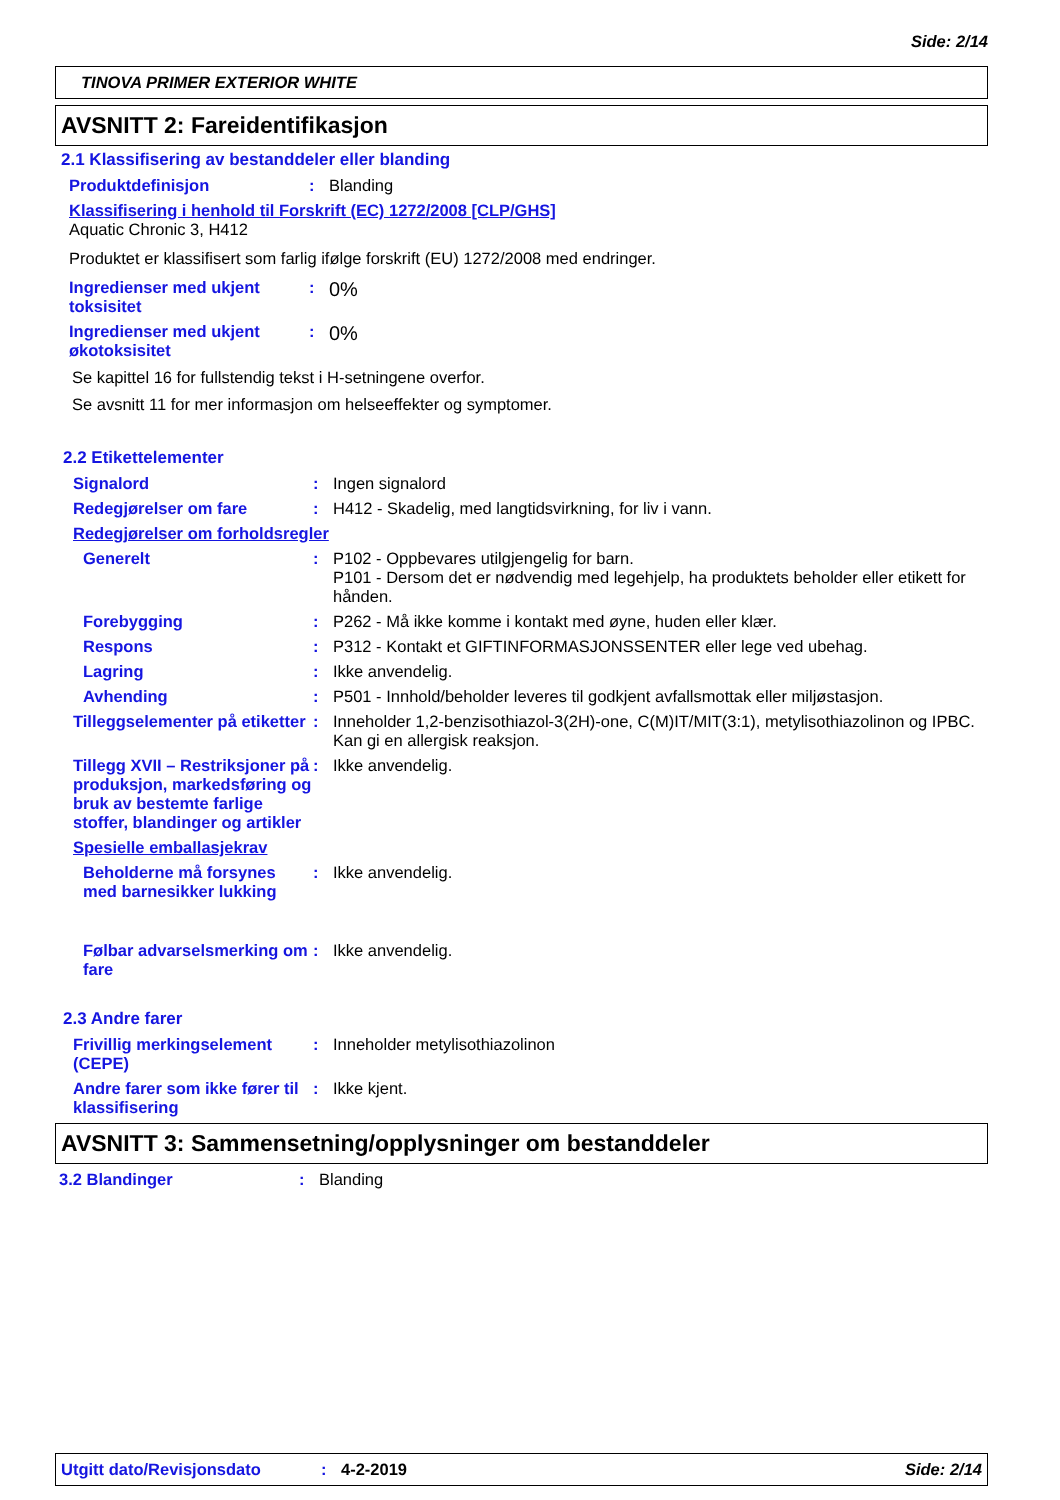Side: 2/14
TINOVA PRIMER EXTERIOR WHITE
AVSNITT 2: Fareidentifikasjon
2.1 Klassifisering av bestanddeler eller blanding
Produktdefinisjon : Blanding
Klassifisering i henhold til Forskrift (EC) 1272/2008 [CLP/GHS]
Aquatic Chronic 3, H412
Produktet er klassifisert som farlig ifølge forskrift (EU) 1272/2008 med endringer.
Ingredienser med ukjent toksisitet
:
0%
Ingredienser med ukjent økotoksisitet
:
0%
Se kapittel 16 for fullstendig tekst i H-setningene overfor.
Se avsnitt 11 for mer informasjon om helseeffekter og symptomer.
2.2 Etikettelementer
Signalord : Ingen signalord
Redegjørelser om fare : H412 - Skadelig, med langtidsvirkning, for liv i vann.
Redegjørelser om forholdsregler
Generelt : P102 - Oppbevares utilgjengelig for barn.
P101 - Dersom det er nødvendig med legehjelp, ha produktets beholder eller etikett for hånden.
Forebygging : P262 - Må ikke komme i kontakt med øyne, huden eller klær.
Respons : P312 - Kontakt et GIFTINFORMASJONSSENTER eller lege ved ubehag.
Lagring : Ikke anvendelig.
Avhending : P501 - Innhold/beholder leveres til godkjent avfallsmottak eller miljøstasjon.
Tilleggselementer på etiketter
: Inneholder 1,2-benzisothiazol-3(2H)-one, C(M)IT/MIT(3:1), metylisothiazolinon og IPBC. Kan gi en allergisk reaksjon.
Tillegg XVII – Restriksjoner på produksjon, markedsføring og bruk av bestemte farlige stoffer, blandinger og artikler
: Ikke anvendelig.
Spesielle emballasjekrav
Beholderne må forsynes med barnesikker lukking
: Ikke anvendelig.
Følbar advarselsmerking om fare
: Ikke anvendelig.
2.3 Andre farer
Frivillig merkingselement (CEPE)
: Inneholder metylisothiazolinon
Andre farer som ikke fører til klassifisering
: Ikke kjent.
AVSNITT 3: Sammensetning/opplysninger om bestanddeler
3.2 Blandinger : Blanding
Utgitt dato/Revisjonsdato: 4-2-2019 Side: 2/14